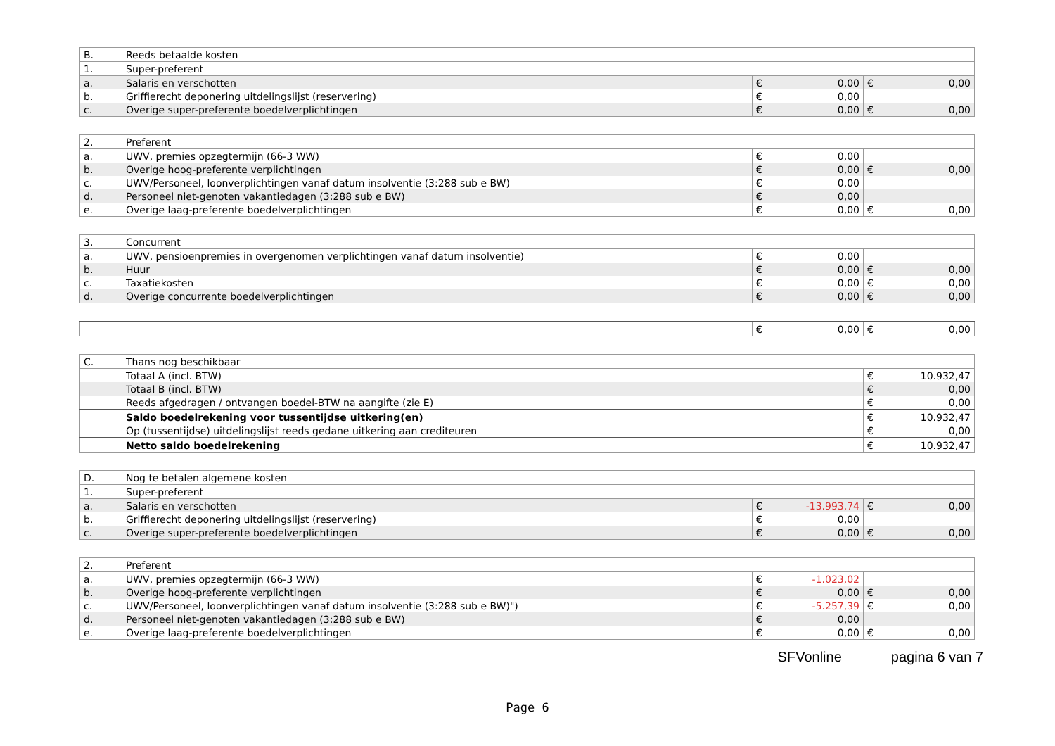| B. | Reeds betaalde kosten | | |
| 1. | Super-preferent | | |
| a. | Salaris en verschotten | € 0,00 | € 0,00 |
| b. | Griffierecht deponering uitdelingslijst (reservering) | € 0,00 | |
| c. | Overige super-preferente boedelverplichtingen | € 0,00 | € 0,00 |
| 2. | Preferent | | |
| a. | UWV, premies opzegtermijn (66-3 WW) | € 0,00 | |
| b. | Overige hoog-preferente verplichtingen | € 0,00 | € 0,00 |
| c. | UWV/Personeel, loonverplichtingen vanaf datum insolventie (3:288 sub e BW) | € 0,00 | |
| d. | Personeel niet-genoten vakantiedagen (3:288 sub e BW) | € 0,00 | |
| e. | Overige laag-preferente boedelverplichtingen | € 0,00 | € 0,00 |
| 3. | Concurrent | | |
| a. | UWV, pensioenpremies in overgenomen verplichtingen vanaf datum insolventie) | € 0,00 | |
| b. | Huur | € 0,00 | € 0,00 |
| c. | Taxatiekosten | € 0,00 | € 0,00 |
| d. | Overige concurrente boedelverplichtingen | € 0,00 | € 0,00 |
| | | € 0,00 | € 0,00 |
| C. | Thans nog beschikbaar | |
| | Totaal A (incl. BTW) | € 10.932,47 |
| | Totaal B (incl. BTW) | € 0,00 |
| | Reeds afgedragen / ontvangen boedel-BTW na aangifte (zie E) | € 0,00 |
| | Saldo boedelrekening voor tussentijdse uitkering(en) | € 10.932,47 |
| | Op (tussentijdse) uitdelingslijst reeds gedane uitkering aan crediteuren | € 0,00 |
| | Netto saldo boedelrekening | € 10.932,47 |
| D. | Nog te betalen algemene kosten | | |
| 1. | Super-preferent | | |
| a. | Salaris en verschotten | € -13.993,74 | € 0,00 |
| b. | Griffierecht deponering uitdelingslijst (reservering) | € 0,00 | |
| c. | Overige super-preferente boedelverplichtingen | € 0,00 | € 0,00 |
| 2. | Preferent | | |
| a. | UWV, premies opzegtermijn (66-3 WW) | € -1.023,02 | |
| b. | Overige hoog-preferente verplichtingen | € 0,00 | € 0,00 |
| c. | UWV/Personeel, loonverplichtingen vanaf datum insolventie (3:288 sub e BW)") | € -5.257,39 | € 0,00 |
| d. | Personeel niet-genoten vakantiedagen (3:288 sub e BW) | € 0,00 | |
| e. | Overige laag-preferente boedelverplichtingen | € 0,00 | € 0,00 |
SFVonline pagina 6 van 7
Page 6